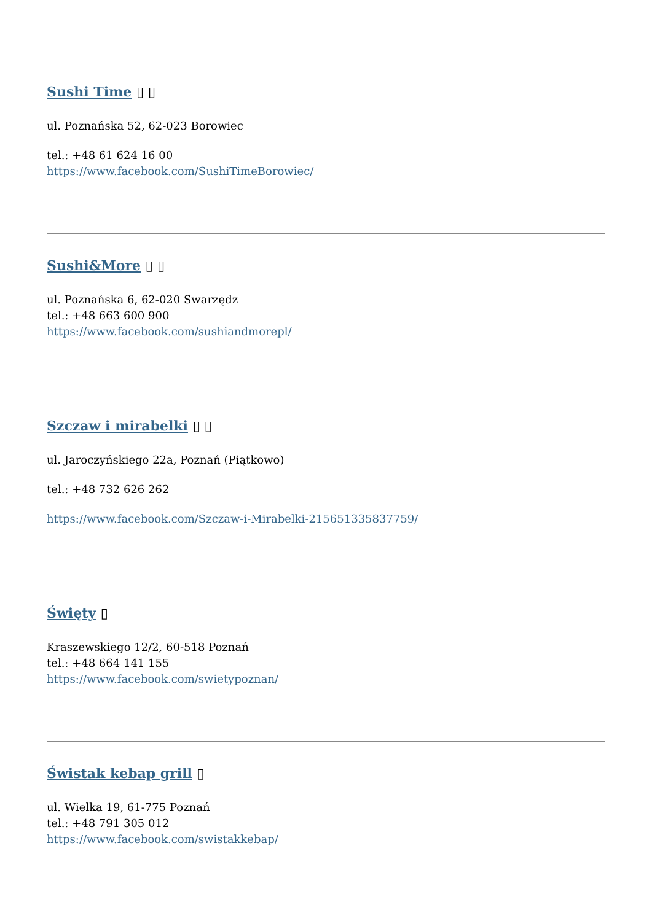Sushi Time ▯ ▯
ul. Poznańska 52, 62-023 Borowiec
tel.: +48 61 624 16 00
https://www.facebook.com/SushiTimeBorowiec/
Sushi&More ▯ ▯
ul. Poznańska 6, 62-020 Swarzędz
tel.: +48 663 600 900
https://www.facebook.com/sushiandmorepl/
Szczaw i mirabelki ▯ ▯
ul. Jaroczyńskiego 22a, Poznań (Piątkowo)
tel.: +48 732 626 262
https://www.facebook.com/Szczaw-i-Mirabelki-215651335837759/
Święty ▯
Kraszewskiego 12/2, 60-518 Poznań
tel.: +48 664 141 155
https://www.facebook.com/swietypoznan/
Świstak kebap grill ▯
ul. Wielka 19, 61-775 Poznań
tel.: +48 791 305 012
https://www.facebook.com/swistakkebap/